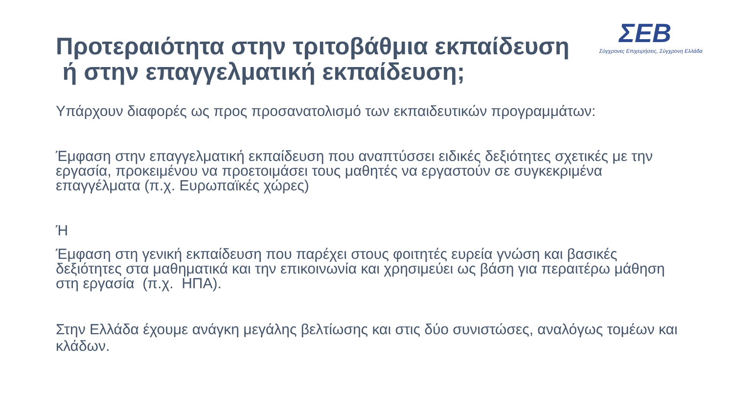Προτεραιότητα στην τριτοβάθμια εκπαίδευση
ή στην επαγγελματική εκπαίδευση;
ΣΕΒ
Σύγχρονες Επιχειρήσεις, Σύγχρονη Ελλάδα
Υπάρχουν διαφορές ως προς προσανατολισμό των εκπαιδευτικών προγραμμάτων:
Έμφαση στην επαγγελματική εκπαίδευση που αναπτύσσει ειδικές δεξιότητες σχετικές με την εργασία, προκειμένου να προετοιμάσει τους μαθητές να εργαστούν σε συγκεκριμένα επαγγέλματα (π.χ. Ευρωπαϊκές χώρες)
Ή
Έμφαση στη γενική εκπαίδευση που παρέχει στους φοιτητές ευρεία γνώση και βασικές δεξιότητες στα μαθηματικά και την επικοινωνία και χρησιμεύει ως βάση για περαιτέρω μάθηση στη εργασία (π.χ. ΗΠΑ).
Στην Ελλάδα έχουμε ανάγκη μεγάλης βελτίωσης και στις δύο συνιστώσες, αναλόγως τομέων και κλάδων.